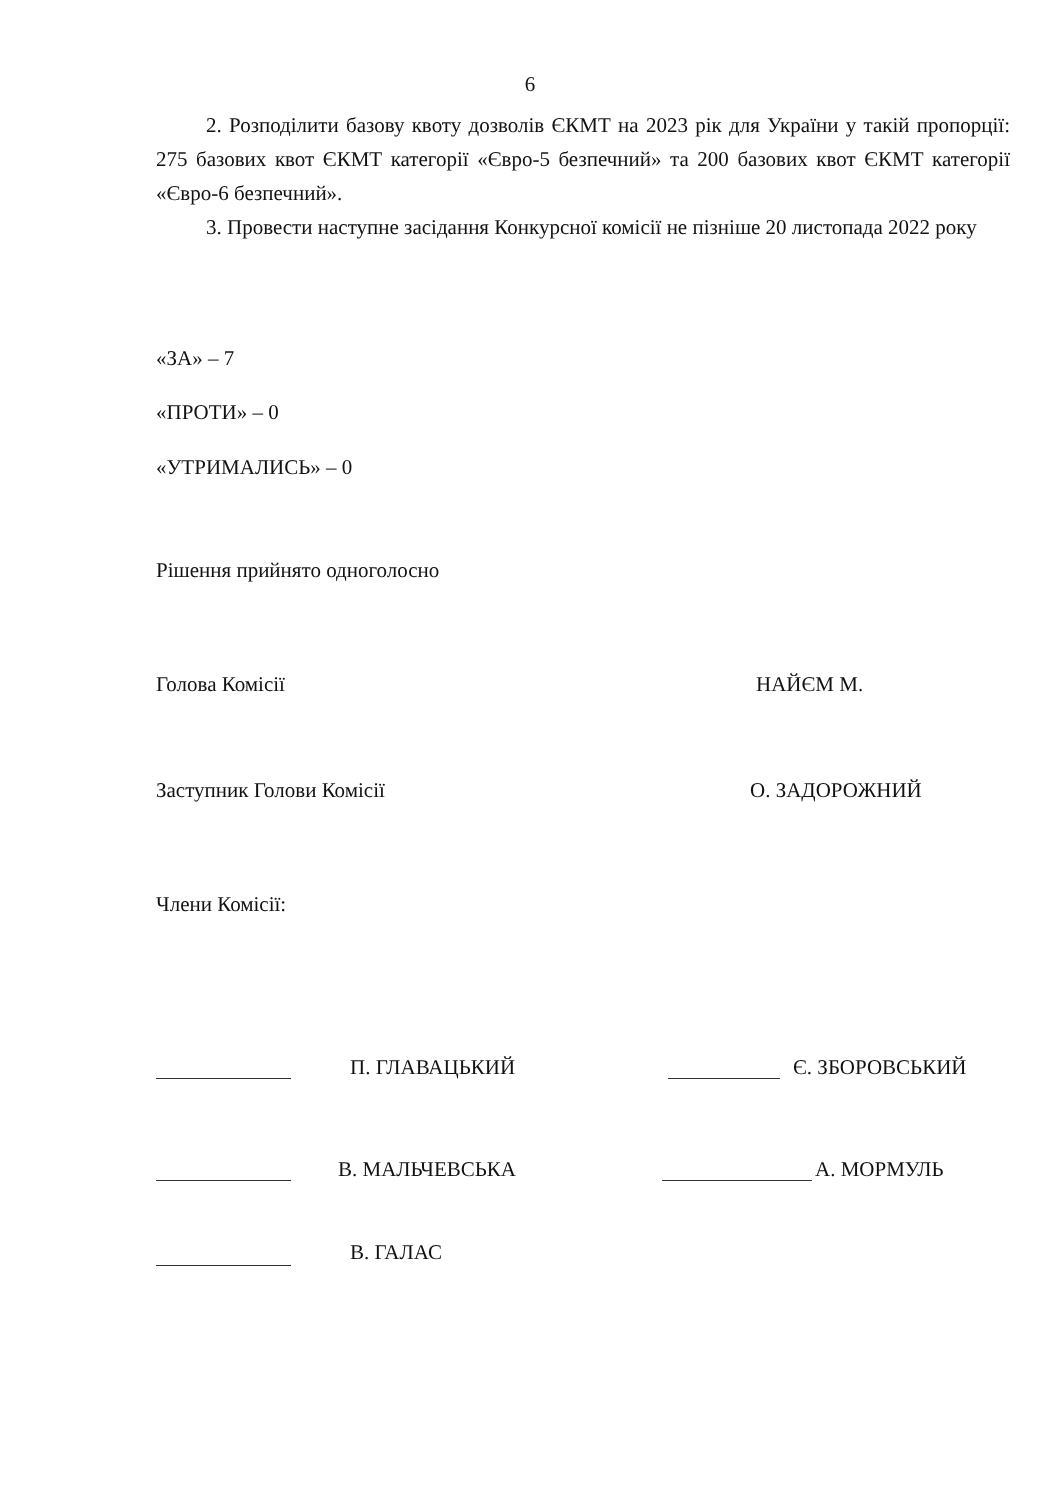6
2. Розподілити базову квоту дозволів ЄКМТ на 2023 рік для України у такій пропорції: 275 базових квот ЄКМТ категорії «Євро-5 безпечний» та 200 базових квот ЄКМТ категорії «Євро-6 безпечний».
3. Провести наступне засідання Конкурсної комісії не пізніше 20 листопада 2022 року
«ЗА» – 7
«ПРОТИ» – 0
«УТРИМАЛИСЬ» – 0
Рішення прийнято одноголосно
Голова Комісії НАЙЄМ М.
Заступник Голови Комісії О. ЗАДОРОЖНИЙ
Члени Комісії:
П. ГЛАВАЦЬКИЙ Є. ЗБОРОВСЬКИЙ
В. МАЛЬЧЕВСЬКА А. МОРМУЛЬ
В. ГАЛАС